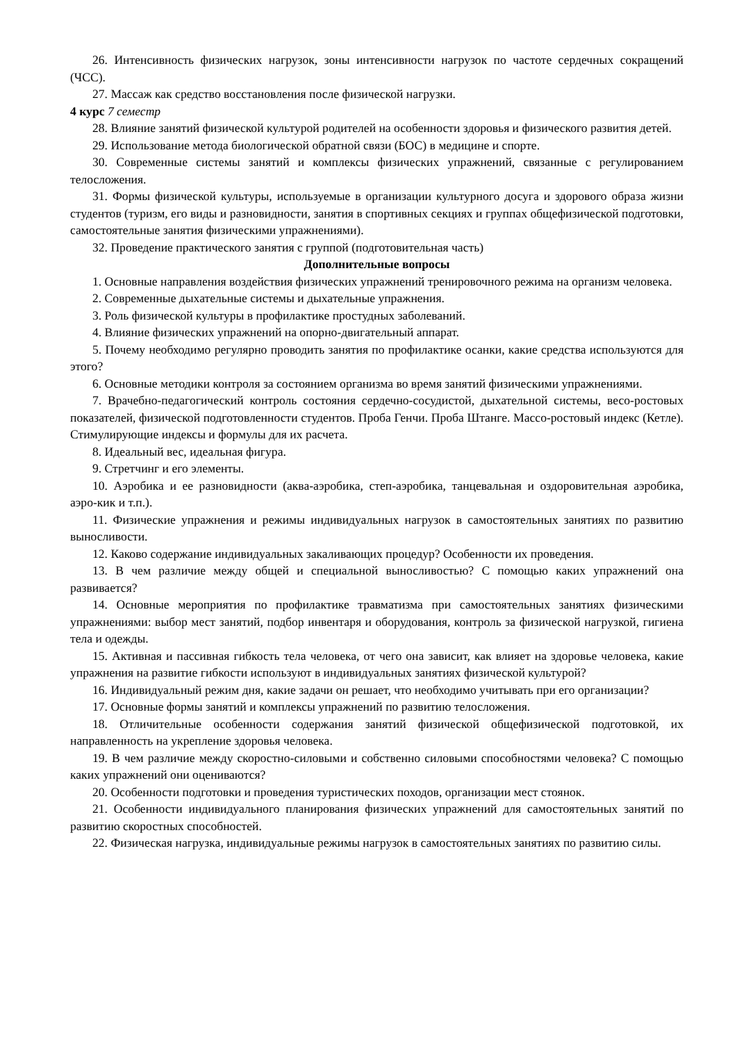26. Интенсивность физических нагрузок, зоны интенсивности нагрузок по частоте сердечных сокращений (ЧСС).
27. Массаж как средство восстановления после физической нагрузки.
4 курс 7 семестр
28. Влияние занятий физической культурой родителей на особенности здоровья и физического развития детей.
29. Использование метода биологической обратной связи (БОС) в медицине и спорте.
30. Современные системы занятий и комплексы физических упражнений, связанные с регулированием телосложения.
31. Формы физической культуры, используемые в организации культурного досуга и здорового образа жизни студентов (туризм, его виды и разновидности, занятия в спортивных секциях и группах общефизической подготовки, самостоятельные занятия физическими упражнениями).
32. Проведение практического занятия с группой (подготовительная часть)
Дополнительные вопросы
1. Основные направления воздействия физических упражнений тренировочного режима на организм человека.
2. Современные дыхательные системы и дыхательные упражнения.
3. Роль физической культуры в профилактике простудных заболеваний.
4. Влияние физических упражнений на опорно-двигательный аппарат.
5. Почему необходимо регулярно проводить занятия по профилактике осанки, какие средства используются для этого?
6. Основные методики контроля за состоянием организма во время занятий физическими упражнениями.
7. Врачебно-педагогический контроль состояния сердечно-сосудистой, дыхательной системы, весо-ростовых показателей, физической подготовленности студентов. Проба Генчи. Проба Штанге. Массо-ростовый индекс (Кетле). Стимулирующие индексы и формулы для их расчета.
8. Идеальный вес, идеальная фигура.
9. Стретчинг и его элементы.
10. Аэробика и ее разновидности (аква-аэробика, степ-аэробика, танцевальная и оздоровительная аэробика, аэро-кик и т.п.).
11. Физические упражнения и режимы индивидуальных нагрузок в самостоятельных занятиях по развитию выносливости.
12. Каково содержание индивидуальных закаливающих процедур? Особенности их проведения.
13. В чем различие между общей и специальной выносливостью? С помощью каких упражнений она развивается?
14. Основные мероприятия по профилактике травматизма при самостоятельных занятиях физическими упражнениями: выбор мест занятий, подбор инвентаря и оборудования, контроль за физической нагрузкой, гигиена тела и одежды.
15. Активная и пассивная гибкость тела человека, от чего она зависит, как влияет на здоровье человека, какие упражнения на развитие гибкости используют в индивидуальных занятиях физической культурой?
16. Индивидуальный режим дня, какие задачи он решает, что необходимо учитывать при его организации?
17. Основные формы занятий и комплексы упражнений по развитию телосложения.
18. Отличительные особенности содержания занятий физической общефизической подготовкой, их направленность на укрепление здоровья человека.
19. В чем различие между скоростно-силовыми и собственно силовыми способностями человека? С помощью каких упражнений они оцениваются?
20. Особенности подготовки и проведения туристических походов, организации мест стоянок.
21. Особенности индивидуального планирования физических упражнений для самостоятельных занятий по развитию скоростных способностей.
22. Физическая нагрузка, индивидуальные режимы нагрузок в самостоятельных занятиях по развитию силы.